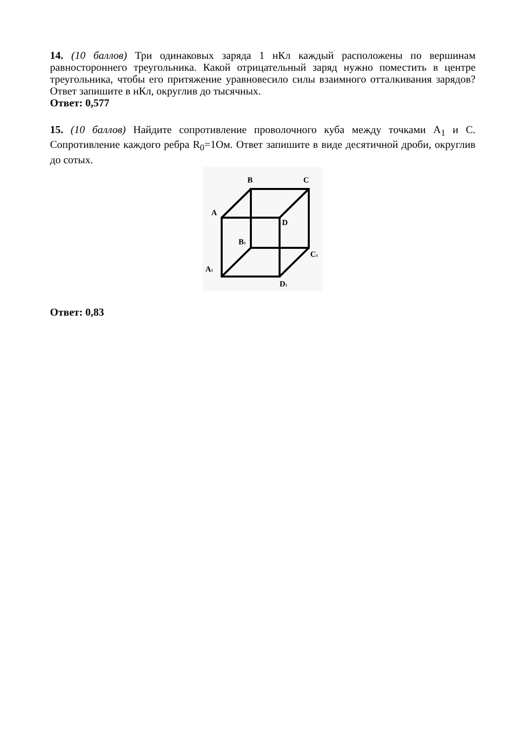14. (10 баллов) Три одинаковых заряда 1 нКл каждый расположены по вершинам равностороннего треугольника. Какой отрицательный заряд нужно поместить в центре треугольника, чтобы его притяжение уравновесило силы взаимного отталкивания зарядов? Ответ запишите в нКл, округлив до тысячных.
Ответ: 0,577
15. (10 баллов) Найдите сопротивление проволочного куба между точками A<sub>1</sub> и C. Сопротивление каждого ребра R<sub>0</sub>=1Ом. Ответ запишите в виде десятичной дроби, округлив до сотых.
B
C
A
D
B1
C1
A1
D1
Ответ: 0,83